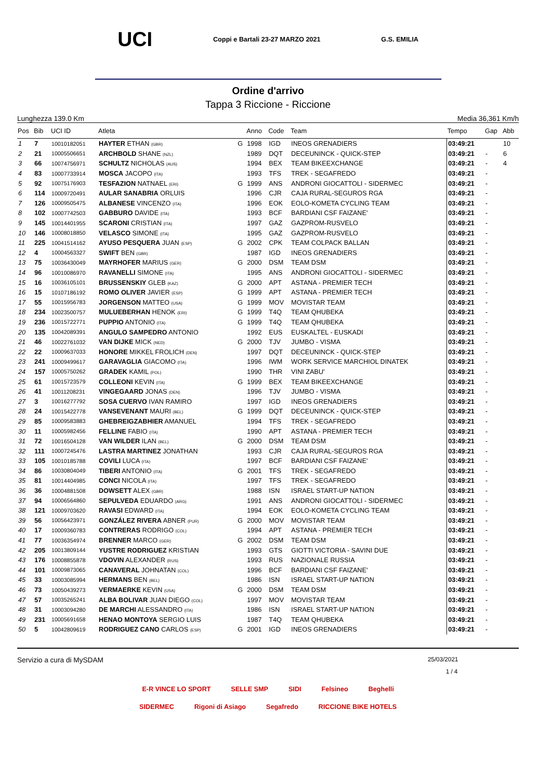UCI
Coppi e Bartali 23-27 MARZO 2021
G.S. EMILIA
Ordine d'arrivo
Tappa 3 Riccione - Riccione
Lunghezza 139.0 Km Media 36,361 Km/h
| Pos | Bib | UCI ID | Atleta | | Anno | Code | Team | Tempo | Gap | Abb |
| --- | --- | --- | --- | --- | --- | --- | --- | --- | --- | --- |
| 1 | 7 | 10010182051 | HAYTER ETHAN (GBR) | G | 1998 | IGD | INEOS GRENADIERS | 03:49:21 | | 10 |
| 2 | 21 | 10005506651 | ARCHBOLD SHANE (NZL) | | 1989 | DQT | DECEUNINCK - QUICK-STEP | 03:49:21 | - | 6 |
| 3 | 66 | 10074756971 | SCHULTZ NICHOLAS (AUS) | | 1994 | BEX | TEAM BIKEEXCHANGE | 03:49:21 | - | 4 |
| 4 | 83 | 10007733914 | MOSCA JACOPO (ITA) | | 1993 | TFS | TREK - SEGAFREDO | 03:49:21 | - | |
| 5 | 92 | 10075176903 | TESFAZION NATNAEL (ERI) | G | 1999 | ANS | ANDRONI GIOCATTOLI - SIDERMEC | 03:49:21 | - | |
| 6 | 114 | 10009720491 | AULAR SANABRIA ORLUIS | | 1996 | CJR | CAJA RURAL-SEGUROS RGA | 03:49:21 | - | |
| 7 | 126 | 10009505475 | ALBANESE VINCENZO (ITA) | | 1996 | EOK | EOLO-KOMETA CYCLING TEAM | 03:49:21 | - | |
| 8 | 102 | 10007742503 | GABBURO DAVIDE (ITA) | | 1993 | BCF | BARDIANI CSF FAIZANE' | 03:49:21 | - | |
| 9 | 145 | 10014401955 | SCARONI CRISTIAN (ITA) | | 1997 | GAZ | GAZPROM-RUSVELO | 03:49:21 | - | |
| 10 | 146 | 10008018850 | VELASCO SIMONE (ITA) | | 1995 | GAZ | GAZPROM-RUSVELO | 03:49:21 | - | |
| 11 | 225 | 10041514162 | AYUSO PESQUERA JUAN (ESP) | G | 2002 | CPK | TEAM COLPACK BALLAN | 03:49:21 | - | |
| 12 | 4 | 10004563327 | SWIFT BEN (GBR) | | 1987 | IGD | INEOS GRENADIERS | 03:49:21 | - | |
| 13 | 75 | 10036430049 | MAYRHOFER MARIUS (GER) | G | 2000 | DSM | TEAM DSM | 03:49:21 | - | |
| 14 | 96 | 10010086970 | RAVANELLI SIMONE (ITA) | | 1995 | ANS | ANDRONI GIOCATTOLI - SIDERMEC | 03:49:21 | - | |
| 15 | 16 | 10036105101 | BRUSSENSKIY GLEB (KAZ) | G | 2000 | APT | ASTANA - PREMIER TECH | 03:49:21 | - | |
| 16 | 15 | 10107186192 | ROMO OLIVER JAVIER (ESP) | G | 1999 | APT | ASTANA - PREMIER TECH | 03:49:21 | - | |
| 17 | 55 | 10015956783 | JORGENSON MATTEO (USA) | G | 1999 | MOV | MOVISTAR TEAM | 03:49:21 | - | |
| 18 | 234 | 10023500757 | MULUEBERHAN HENOK (ERI) | G | 1999 | T4Q | TEAM QHUBEKA | 03:49:21 | - | |
| 19 | 236 | 10015722771 | PUPPIO ANTONIO (ITA) | G | 1999 | T4Q | TEAM QHUBEKA | 03:49:21 | - | |
| 20 | 135 | 10042089391 | ANGULO SAMPEDRO ANTONIO | | 1992 | EUS | EUSKALTEL - EUSKADI | 03:49:21 | - | |
| 21 | 46 | 10022761032 | VAN DIJKE MICK (NED) | G | 2000 | TJV | JUMBO - VISMA | 03:49:21 | - | |
| 22 | 22 | 10009637033 | HONORE MIKKEL FROLICH (DEN) | | 1997 | DQT | DECEUNINCK - QUICK-STEP | 03:49:21 | - | |
| 23 | 241 | 10009499617 | GARAVAGLIA GIACOMO (ITA) | | 1996 | IWM | WORK SERVICE MARCHIOL DINATEK | 03:49:21 | - | |
| 24 | 157 | 10005750262 | GRADEK KAMIL (POL) | | 1990 | THR | VINI ZABU' | 03:49:21 | - | |
| 25 | 61 | 10015723579 | COLLEONI KEVIN (ITA) | G | 1999 | BEX | TEAM BIKEEXCHANGE | 03:49:21 | - | |
| 26 | 41 | 10011208231 | VINGEGAARD JONAS (DEN) | | 1996 | TJV | JUMBO - VISMA | 03:49:21 | - | |
| 27 | 3 | 10016277792 | SOSA CUERVO IVAN RAMIRO | | 1997 | IGD | INEOS GRENADIERS | 03:49:21 | - | |
| 28 | 24 | 10015422778 | VANSEVENANT MAURI (BEL) | G | 1999 | DQT | DECEUNINCK - QUICK-STEP | 03:49:21 | - | |
| 29 | 85 | 10009583883 | GHEBREIGZABHIER AMANUEL | | 1994 | TFS | TREK - SEGAFREDO | 03:49:21 | - | |
| 30 | 11 | 10005982456 | FELLINE FABIO (ITA) | | 1990 | APT | ASTANA - PREMIER TECH | 03:49:21 | - | |
| 31 | 72 | 10016504128 | VAN WILDER ILAN (BEL) | G | 2000 | DSM | TEAM DSM | 03:49:21 | - | |
| 32 | 111 | 10007245476 | LASTRA MARTINEZ JONATHAN | | 1993 | CJR | CAJA RURAL-SEGUROS RGA | 03:49:21 | - | |
| 33 | 105 | 10010185788 | COVILI LUCA (ITA) | | 1997 | BCF | BARDIANI CSF FAIZANE' | 03:49:21 | - | |
| 34 | 86 | 10030804049 | TIBERI ANTONIO (ITA) | G | 2001 | TFS | TREK - SEGAFREDO | 03:49:21 | - | |
| 35 | 81 | 10014404985 | CONCI NICOLA (ITA) | | 1997 | TFS | TREK - SEGAFREDO | 03:49:21 | - | |
| 36 | 36 | 10004881508 | DOWSETT ALEX (GBR) | | 1988 | ISN | ISRAEL START-UP NATION | 03:49:21 | - | |
| 37 | 94 | 10006564860 | SEPULVEDA EDUARDO (ARG) | | 1991 | ANS | ANDRONI GIOCATTOLI - SIDERMEC | 03:49:21 | - | |
| 38 | 121 | 10009703620 | RAVASI EDWARD (ITA) | | 1994 | EOK | EOLO-KOMETA CYCLING TEAM | 03:49:21 | - | |
| 39 | 56 | 10056423971 | GONZÁLEZ RIVERA ABNER (PUR) | G | 2000 | MOV | MOVISTAR TEAM | 03:49:21 | - | |
| 40 | 17 | 10009360783 | CONTRERAS RODRIGO (COL) | | 1994 | APT | ASTANA - PREMIER TECH | 03:49:21 | - | |
| 41 | 77 | 10036354974 | BRENNER MARCO (GER) | G | 2002 | DSM | TEAM DSM | 03:49:21 | - | |
| 42 | 205 | 10013809144 | YUSTRE RODRIGUEZ KRISTIAN | | 1993 | GTS | GIOTTI VICTORIA - SAVINI DUE | 03:49:21 | - | |
| 43 | 176 | 10008855878 | VDOVIN ALEXANDER (RUS) | | 1993 | RUS | NAZIONALE RUSSIA | 03:49:21 | - | |
| 44 | 101 | 10009873065 | CANAVERAL JOHNATAN (COL) | | 1996 | BCF | BARDIANI CSF FAIZANE' | 03:49:21 | - | |
| 45 | 33 | 10003085994 | HERMANS BEN (BEL) | | 1986 | ISN | ISRAEL START-UP NATION | 03:49:21 | - | |
| 46 | 73 | 10050439273 | VERMAERKE KEVIN (USA) | G | 2000 | DSM | TEAM DSM | 03:49:21 | - | |
| 47 | 57 | 10035265241 | ALBA BOLIVAR JUAN DIEGO (COL) | | 1997 | MOV | MOVISTAR TEAM | 03:49:21 | - | |
| 48 | 31 | 10003094280 | DE MARCHI ALESSANDRO (ITA) | | 1986 | ISN | ISRAEL START-UP NATION | 03:49:21 | - | |
| 49 | 231 | 10005691658 | HENAO MONTOYA SERGIO LUIS | | 1987 | T4Q | TEAM QHUBEKA | 03:49:21 | - | |
| 50 | 5 | 10042809619 | RODRIGUEZ CANO CARLOS (ESP) | G | 2001 | IGD | INEOS GRENADIERS | 03:49:21 | - | |
Servizio a cura di MySDAM 25/03/2021
1 / 4
E-R VINCE LO SPORT SELLE SMP SIDI Felsineo Beghelli
SIDERMEC Rigoni di Asiago Segafredo RICCIONE BIKE HOTELS